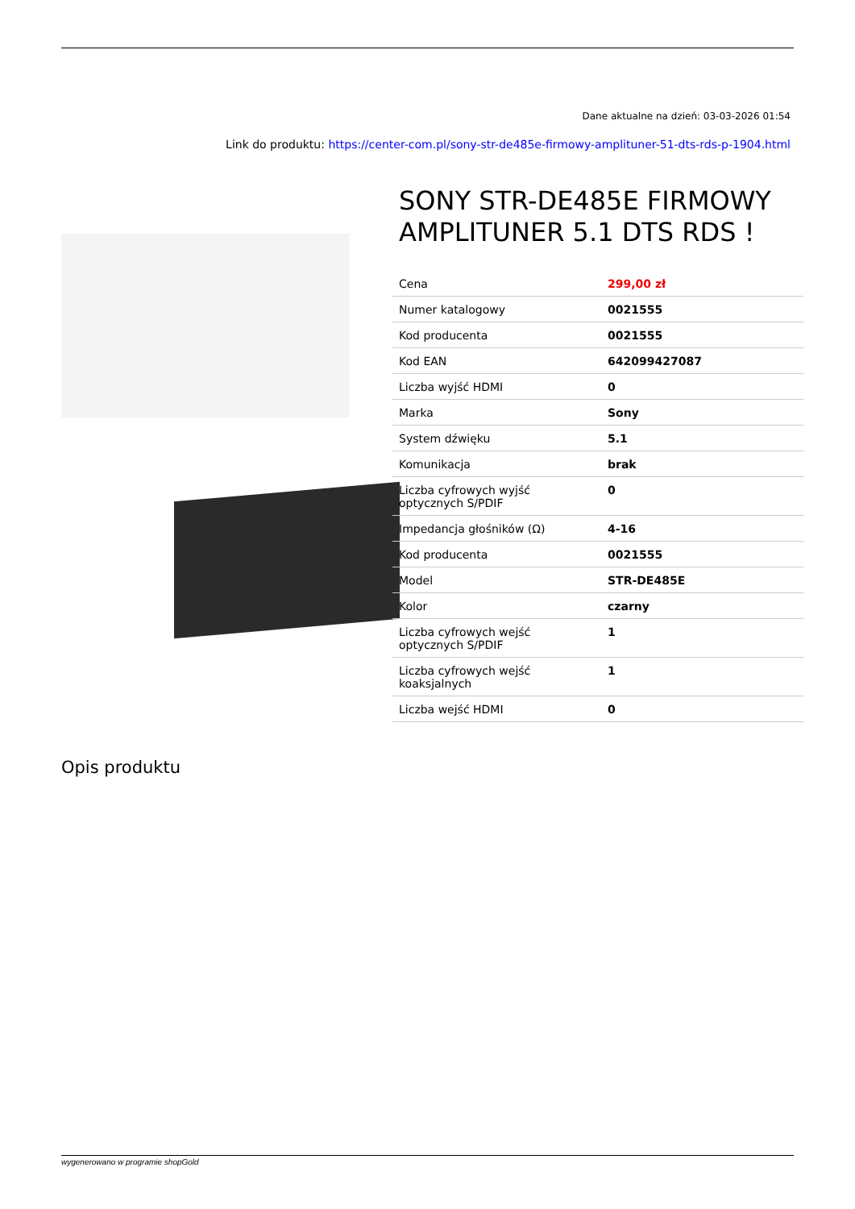Dane aktualne na dzień: 03-03-2026 01:54
Link do produktu: https://center-com.pl/sony-str-de485e-firmowy-amplituner-51-dts-rds-p-1904.html
SONY STR-DE485E FIRMOWY AMPLITUNER 5.1 DTS RDS !
| Cena | 299,00 zł |
| Numer katalogowy | 0021555 |
| Kod producenta | 0021555 |
| Kod EAN | 642099427087 |
| Liczba wyjść HDMI | 0 |
| Marka | Sony |
| System dźwięku | 5.1 |
| Komunikacja | brak |
| Liczba cyfrowych wyjść optycznych S/PDIF | 0 |
| Impedancja głośników (Ω) | 4-16 |
| Kod producenta | 0021555 |
| Model | STR-DE485E |
| Kolor | czarny |
| Liczba cyfrowych wejść optycznych S/PDIF | 1 |
| Liczba cyfrowych wejść koaksjalnych | 1 |
| Liczba wejść HDMI | 0 |
Opis produktu
wygenerowano w programie shopGold